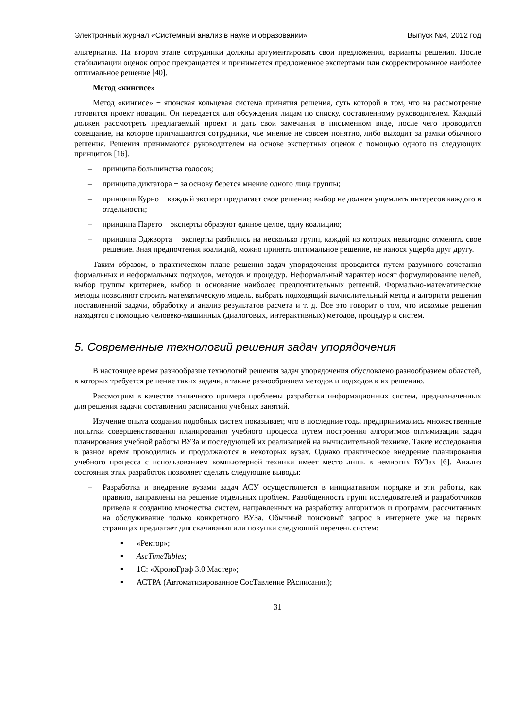Электронный журнал «Системный анализ в науке и образовании» Выпуск №4, 2012 год
альтернатив. На втором этапе сотрудники должны аргументировать свои предложения, варианты решения. После стабилизации оценок опрос прекращается и принимается предложенное экспертами или скорректированное наиболее оптимальное решение [40].
Метод «кингисе»
Метод «кингисе» − японская кольцевая система принятия решения, суть которой в том, что на рассмотрение готовится проект новации. Он передается для обсуждения лицам по списку, составленному руководителем. Каждый должен рассмотреть предлагаемый проект и дать свои замечания в письменном виде, после чего проводится совещание, на которое приглашаются сотрудники, чье мнение не совсем понятно, либо выходит за рамки обычного решения. Решения принимаются руководителем на основе экспертных оценок с помощью одного из следующих принципов [16].
– принципа большинства голосов;
– принципа диктатора − за основу берется мнение одного лица группы;
– принципа Курно − каждый эксперт предлагает свое решение; выбор не должен ущемлять интересов каждого в отдельности;
– принципа Парето − эксперты образуют единое целое, одну коалицию;
– принципа Эджворта − эксперты разбились на несколько групп, каждой из которых невыгодно отменять свое решение. Зная предпочтения коалиций, можно принять оптимальное решение, не нанося ущерба друг другу.
Таким образом, в практическом плане решения задач упорядочения проводится путем разумного сочетания формальных и неформальных подходов, методов и процедур. Неформальный характер носят формулирование целей, выбор группы критериев, выбор и основание наиболее предпочтительных решений. Формально-математические методы позволяют строить математическую модель, выбрать подходящий вычислительный метод и алгоритм решения поставленной задачи, обработку и анализ результатов расчета и т. д. Все это говорит о том, что искомые решения находятся с помощью человеко-машинных (диалоговых, интерактивных) методов, процедур и систем.
5. Современные технологий решения задач упорядочения
В настоящее время разнообразие технологий решения задач упорядочения обусловлено разнообразием областей, в которых требуется решение таких задачи, а также разнообразием методов и подходов к их решению.
Рассмотрим в качестве типичного примера проблемы разработки информационных систем, предназначенных для решения задачи составления расписания учебных занятий.
Изучение опыта создания подобных систем показывает, что в последние годы предпринимались множественные попытки совершенствования планирования учебного процесса путем построения алгоритмов оптимизации задач планирования учебной работы ВУЗа и последующей их реализацией на вычислительной технике. Такие исследования в разное время проводились и продолжаются в некоторых вузах. Однако практическое внедрение планирования учебного процесса с использованием компьютерной техники имеет место лишь в немногих ВУЗах [6]. Анализ состояния этих разработок позволяет сделать следующие выводы:
– Разработка и внедрение вузами задач АСУ осуществляется в инициативном порядке и эти работы, как правило, направлены на решение отдельных проблем. Разобщенность групп исследователей и разработчиков привела к созданию множества систем, направленных на разработку алгоритмов и программ, рассчитанных на обслуживание только конкретного ВУЗа. Обычный поисковый запрос в интернете уже на первых страницах предлагает для скачивания или покупки следующий перечень систем:
▪ «Ректор»;
▪ AscTimeTables;
▪ 1С: «ХроноГраф 3.0 Мастер»;
▪ АСТРА (Автоматизированное СосТавление РАсписания);
31